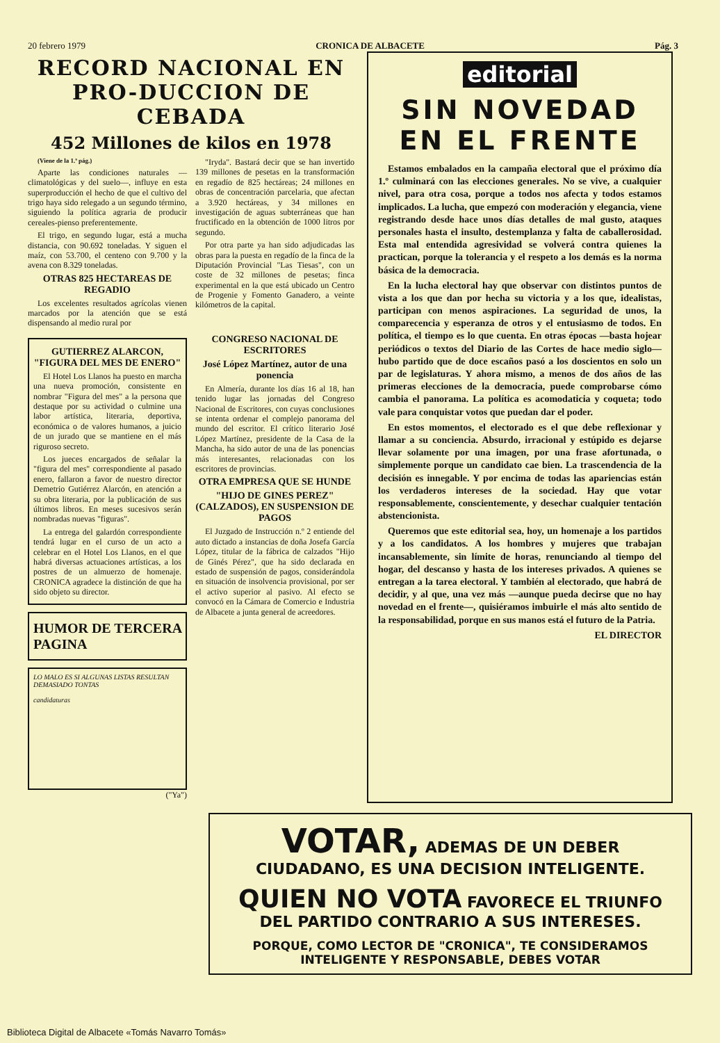20 febrero 1979 CRONICA DE ALBACETE Pág. 3
RECORD NACIONAL EN PRO-DUCCION DE CEBADA
452 Millones de kilos en 1978
(Viene de la 1.ª pág.)
Aparte las condiciones naturales —climatológicas y del suelo—, influye en esta superproducción el hecho de que el cultivo del trigo haya sido relegado a un segundo término, siguiendo la política agraria de producir cereales-pienso preferentemente.
El trigo, en segundo lugar, está a mucha distancia, con 90.692 toneladas. Y siguen el maíz, con 53.700, el centeno con 9.700 y la avena con 8.329 toneladas.
OTRAS 825 HECTAREAS DE REGADIO
Los excelentes resultados agrícolas vienen marcados por la atención que se está dispensando al medio rural por
"Iryda". Bastará decir que se han invertido 139 millones de pesetas en la transformación en regadío de 825 hectáreas; 24 millones en obras de concentración parcelaria, que afectan a 3.920 hectáreas, y 34 millones en investigación de aguas subterráneas que han fructificado en la obtención de 1000 litros por segundo.
Por otra parte ya han sido adjudicadas las obras para la puesta en regadío de la finca de la Diputación Provincial "Las Tiesas", con un coste de 32 millones de pesetas; finca experimental en la que está ubicado un Centro de Progenie y Fomento Ganadero, a veinte kilómetros de la capital.
GUTIERREZ ALARCON, "FIGURA DEL MES DE ENERO"
El Hotel Los Llanos ha puesto en marcha una nueva promoción, consistente en nombrar "Figura del mes" a la persona que destaque por su actividad o culmine una labor artística, literaria, deportiva, económica o de valores humanos, a juicio de un jurado que se mantiene en el más riguroso secreto.
Los jueces encargados de señalar la "figura del mes" correspondiente al pasado enero, fallaron a favor de nuestro director Demetrio Gutiérrez Alarcón, en atención a su obra literaria, por la publicación de sus últimos libros. En meses sucesivos serán nombradas nuevas "figuras".
La entrega del galardón correspondiente tendrá lugar en el curso de un acto a celebrar en el Hotel Los Llanos, en el que habrá diversas actuaciones artísticas, a los postres de un almuerzo de homenaje. CRONICA agradece la distinción de que ha sido objeto su director.
HUMOR DE TERCERA PAGINA
LO MALO ES SI ALGUNAS LISTAS RESULTAN DEMASIADO TONTAS
candidaturas
("Ya")
CONGRESO NACIONAL DE ESCRITORES
José López Martínez, autor de una ponencia
En Almería, durante los días 16 al 18, han tenido lugar las jornadas del Congreso Nacional de Escritores, con cuyas conclusiones se intenta ordenar el complejo panorama del mundo del escritor. El crítico literario José López Martínez, presidente de la Casa de la Mancha, ha sido autor de una de las ponencias más interesantes, relacionadas con los escritores de provincias.
OTRA EMPRESA QUE SE HUNDE
"HIJO DE GINES PEREZ" (CALZADOS), EN SUSPENSION DE PAGOS
El Juzgado de Instrucción n.º 2 entiende del auto dictado a instancias de doña Josefa García López, titular de la fábrica de calzados "Hijo de Ginés Pérez", que ha sido declarada en estado de suspensión de pagos, considerándola en situación de insolvencia provisional, por ser el activo superior al pasivo. Al efecto se convocó en la Cámara de Comercio e Industria de Albacete a junta general de acreedores.
editorial
SIN NOVEDAD EN EL FRENTE
Estamos embalados en la campaña electoral que el próximo día 1.º culminará con las elecciones generales. No se vive, a cualquier nivel, para otra cosa, porque a todos nos afecta y todos estamos implicados. La lucha, que empezó con moderación y elegancia, viene registrando desde hace unos días detalles de mal gusto, ataques personales hasta el insulto, destemplanza y falta de caballerosidad. Esta mal entendida agresividad se volverá contra quienes la practican, porque la tolerancia y el respeto a los demás es la norma básica de la democracia.
En la lucha electoral hay que observar con distintos puntos de vista a los que dan por hecha su victoria y a los que, idealistas, participan con menos aspiraciones. La seguridad de unos, la comparecencia y esperanza de otros y el entusiasmo de todos. En política, el tiempo es lo que cuenta. En otras épocas —basta hojear periódicos o textos del Diario de las Cortes de hace medio siglo— hubo partido que de doce escaños pasó a los doscientos en solo un par de legislaturas. Y ahora mismo, a menos de dos años de las primeras elecciones de la democracia, puede comprobarse cómo cambia el panorama. La política es acomodaticia y coqueta; todo vale para conquistar votos que puedan dar el poder.
En estos momentos, el electorado es el que debe reflexionar y llamar a su conciencia. Absurdo, irracional y estúpido es dejarse llevar solamente por una imagen, por una frase afortunada, o simplemente porque un candidato cae bien. La trascendencia de la decisión es innegable. Y por encima de todas las apariencias están los verdaderos intereses de la sociedad. Hay que votar responsablemente, conscientemente, y desechar cualquier tentación abstencionista.
Queremos que este editorial sea, hoy, un homenaje a los partidos y a los candidatos. A los hombres y mujeres que trabajan incansablemente, sin límite de horas, renunciando al tiempo del hogar, del descanso y hasta de los intereses privados. A quienes se entregan a la tarea electoral. Y también al electorado, que habrá de decidir, y al que, una vez más —aunque pueda decirse que no hay novedad en el frente—, quisiéramos imbuirle el más alto sentido de la responsabilidad, porque en sus manos está el futuro de la Patria.
EL DIRECTOR
VOTAR, ADEMAS DE UN DEBER CIUDADANO, ES UNA DECISION INTELIGENTE.
QUIEN NO VOTA FAVORECE EL TRIUNFO DEL PARTIDO CONTRARIO A SUS INTERESES.
PORQUE, COMO LECTOR DE "CRONICA", TE CONSIDERAMOS INTELIGENTE Y RESPONSABLE, DEBES VOTAR
Biblioteca Digital de Albacete «Tomás Navarro Tomás»